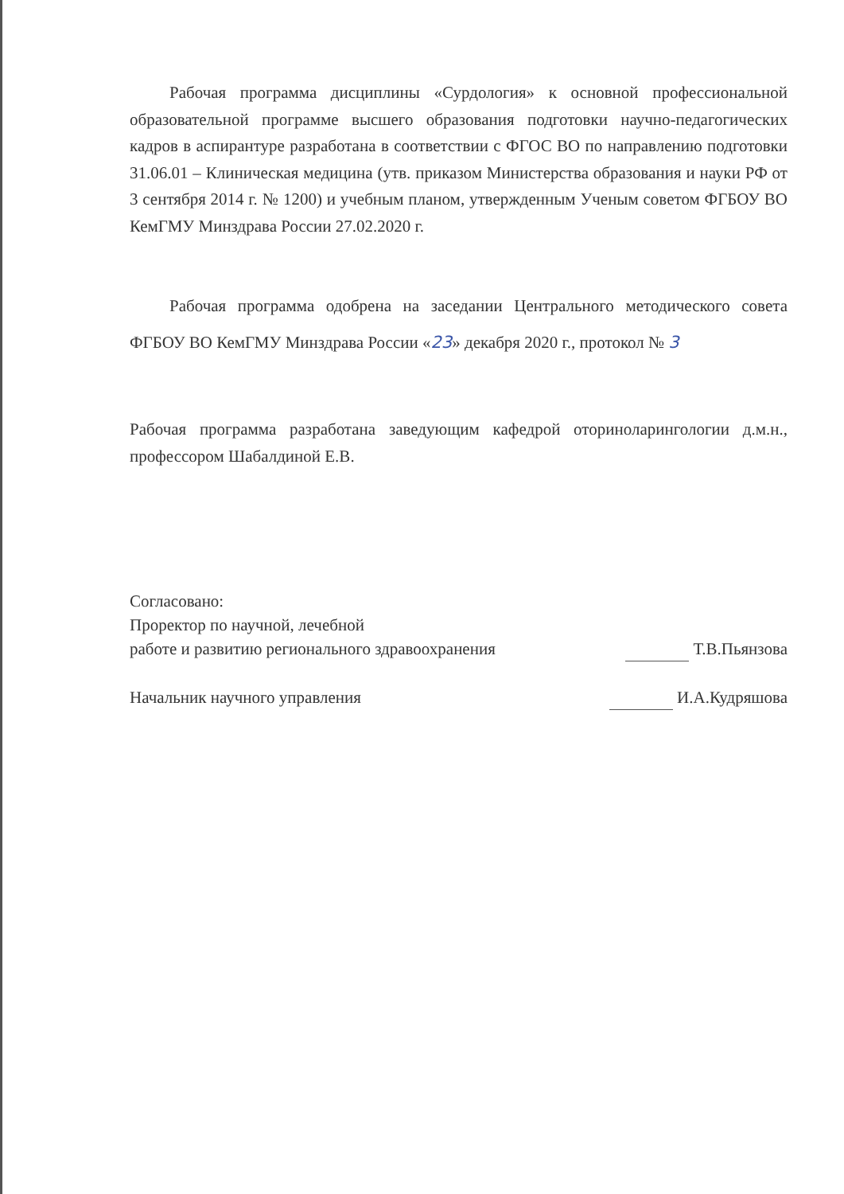Рабочая программа дисциплины «Сурдология» к основной профессиональной образовательной программе высшего образования подготовки научно-педагогических кадров в аспирантуре разработана в соответствии с ФГОС ВО по направлению подготовки 31.06.01 – Клиническая медицина (утв. приказом Министерства образования и науки РФ от 3 сентября 2014 г. № 1200) и учебным планом, утвержденным Ученым советом ФГБОУ ВО КемГМУ Минздрава России 27.02.2020 г.
Рабочая программа одобрена на заседании Центрального методического совета ФГБОУ ВО КемГМУ Минздрава России «23» декабря 2020 г., протокол № 3
Рабочая программа разработана заведующим кафедрой оториноларингологии д.м.н., профессором Шабалдиной Е.В.
Согласовано:
Проректор по научной, лечебной
работе и развитию регионального здравоохранения Т.В.Пьянзова
Начальник научного управления И.А.Кудряшова